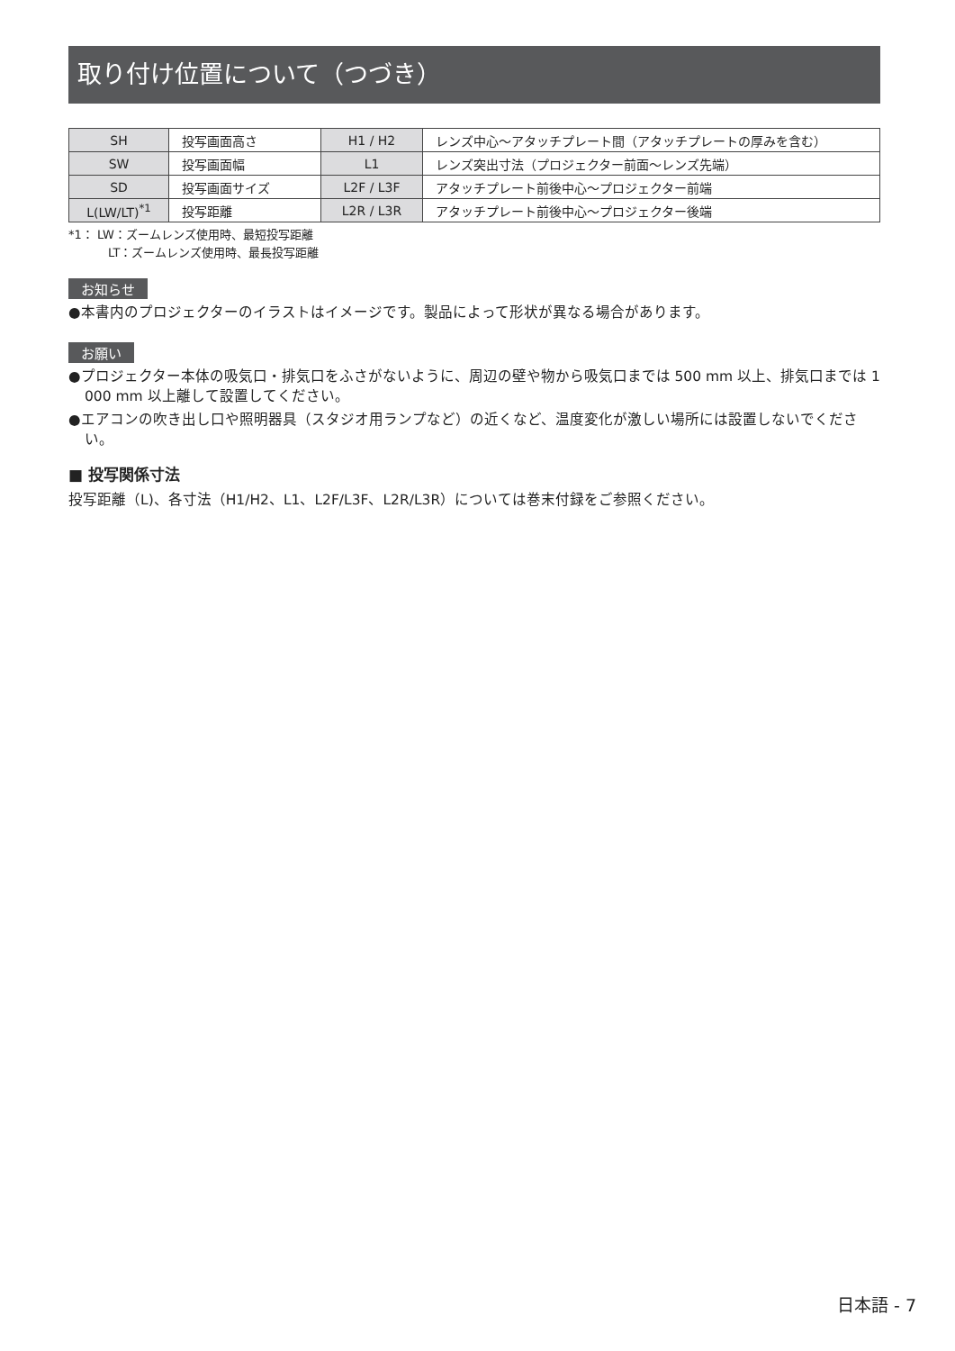取り付け位置について（つづき）
| SH | 投写画面高さ | H1 / H2 | レンズ中心〜アタッチプレート間（アタッチプレートの厚みを含む） |
| SW | 投写画面幅 | L1 | レンズ突出寸法（プロジェクター前面〜レンズ先端） |
| SD | 投写画面サイズ | L2F / L3F | アタッチプレート前後中心〜プロジェクター前端 |
| L(LW/LT)<sup>*1</sup> | 投写距離 | L2R / L3R | アタッチプレート前後中心〜プロジェクター後端 |
*1： LW：ズームレンズ使用時、最短投写距離
LT：ズームレンズ使用時、最長投写距離
お知らせ
●本書内のプロジェクターのイラストはイメージです。製品によって形状が異なる場合があります。
お願い
●プロジェクター本体の吸気口・排気口をふさがないように、周辺の壁や物から吸気口までは 500 mm 以上、排気口までは 1 000 mm 以上離して設置してください。
●エアコンの吹き出し口や照明器具（スタジオ用ランプなど）の近くなど、温度変化が激しい場所には設置しないでください。
■ 投写関係寸法
投写距離（L)、各寸法（H1/H2、L1、L2F/L3F、L2R/L3R）については巻末付録をご参照ください。
日本語 - 7